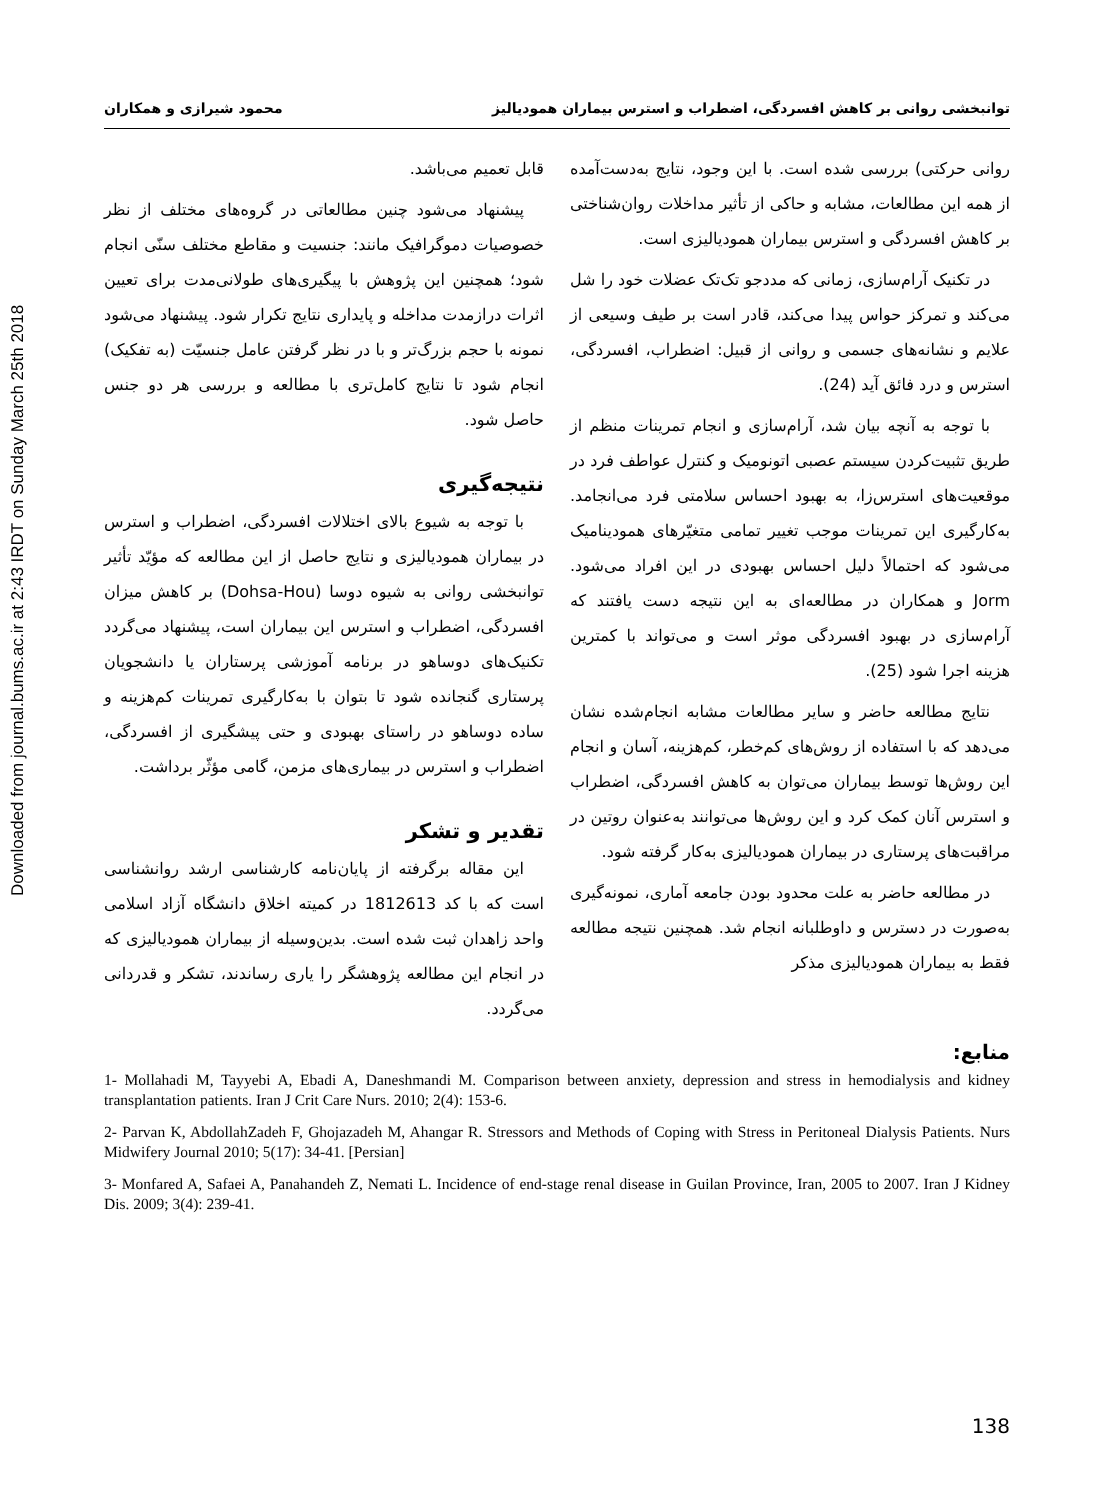Downloaded from journal.bums.ac.ir at 2:43 IRDT on Sunday March 25th 2018
توانبخشی روانی بر کاهش افسردگی، اضطراب و استرس بیماران همودیالیز محمود شیرازی و همکاران
روانی حرکتی) بررسی شده است. با این وجود، نتایج به‌دست‌آمده از همه این مطالعات، مشابه و حاکی از تأثیر مداخلات روان‌شناختی بر کاهش افسردگی و استرس بیماران همودیالیزی است.
در تکنیک آرام‌سازی، زمانی که مددجو تک‌تک عضلات خود را شل می‌کند و تمرکز حواس پیدا می‌کند، قادر است بر طیف وسیعی از علایم و نشانه‌های جسمی و روانی از قبیل: اضطراب، افسردگی، استرس و درد فائق آید (24).
با توجه به آنچه بیان شد، آرام‌سازی و انجام تمرینات منظم از طریق تثبیت‌کردن سیستم عصبی اتونومیک و کنترل عواطف فرد در موقعیت‌های استرس‌زا، به بهبود احساس سلامتی فرد می‌انجامد. به‌کارگیری این تمرینات موجب تغییر تمامی متغیّرهای همودینامیک می‌شود که احتمالاً دلیل احساس بهبودی در این افراد می‌شود. Jorm و همکاران در مطالعه‌ای به این نتیجه دست یافتند که آرام‌سازی در بهبود افسردگی موثر است و می‌تواند با کمترین هزینه اجرا شود (25).
نتایج مطالعه حاضر و سایر مطالعات مشابه انجام‌شده نشان می‌دهد که با استفاده از روش‌های کم‌خطر، کم‌هزینه، آسان و انجام این روش‌ها توسط بیماران می‌توان به کاهش افسردگی، اضطراب و استرس آنان کمک کرد و این روش‌ها می‌توانند به‌عنوان روتین در مراقبت‌های پرستاری در بیماران همودیالیزی به‌کار گرفته شود.
در مطالعه حاضر به علت محدود بودن جامعه آماری، نمونه‌گیری به‌صورت در دسترس و داوطلبانه انجام شد. همچنین نتیجه مطالعه فقط به بیماران همودیالیزی مذکر
قابل تعمیم می‌باشد.
پیشنهاد می‌شود چنین مطالعاتی در گروه‌های مختلف از نظر خصوصیات دموگرافیک مانند: جنسیت و مقاطع مختلف سنّی انجام شود؛ همچنین این پژوهش با پیگیری‌های طولانی‌مدت برای تعیین اثرات درازمدت مداخله و پایداری نتایج تکرار شود. پیشنهاد می‌شود نمونه با حجم بزرگ‌تر و با در نظر گرفتن عامل جنسیّت (به تفکیک) انجام شود تا نتایج کامل‌تری با مطالعه و بررسی هر دو جنس حاصل شود.
نتیجه‌گیری
با توجه به شیوع بالای اختلالات افسردگی، اضطراب و استرس در بیماران همودیالیزی و نتایج حاصل از این مطالعه که مؤیّد تأثیر توانبخشی روانی به شیوه دوسا (Dohsa-Hou) بر کاهش میزان افسردگی، اضطراب و استرس این بیماران است، پیشنهاد می‌گردد تکنیک‌های دوساهو در برنامه آموزشی پرستاران یا دانشجویان پرستاری گنجانده شود تا بتوان با به‌کارگیری تمرینات کم‌هزینه و ساده دوساهو در راستای بهبودی و حتی پیشگیری از افسردگی، اضطراب و استرس در بیماری‌های مزمن، گامی مؤثّر برداشت.
تقدیر و تشکر
این مقاله برگرفته از پایان‌نامه کارشناسی ارشد روانشناسی است که با کد 1812613 در کمیته اخلاق دانشگاه آزاد اسلامی واحد زاهدان ثبت شده است. بدین‌وسیله از بیماران همودیالیزی که در انجام این مطالعه پژوهشگر را یاری رساندند، تشکر و قدردانی می‌گردد.
منابع:
1- Mollahadi M, Tayyebi A, Ebadi A, Daneshmandi M. Comparison between anxiety, depression and stress in hemodialysis and kidney transplantation patients. Iran J Crit Care Nurs. 2010; 2(4): 153-6.
2- Parvan K, AbdollahZadeh F, Ghojazadeh M, Ahangar R. Stressors and Methods of Coping with Stress in Peritoneal Dialysis Patients. Nurs Midwifery Journal 2010; 5(17): 34-41. [Persian]
3- Monfared A, Safaei A, Panahandeh Z, Nemati L. Incidence of end-stage renal disease in Guilan Province, Iran, 2005 to 2007. Iran J Kidney Dis. 2009; 3(4): 239-41.
138